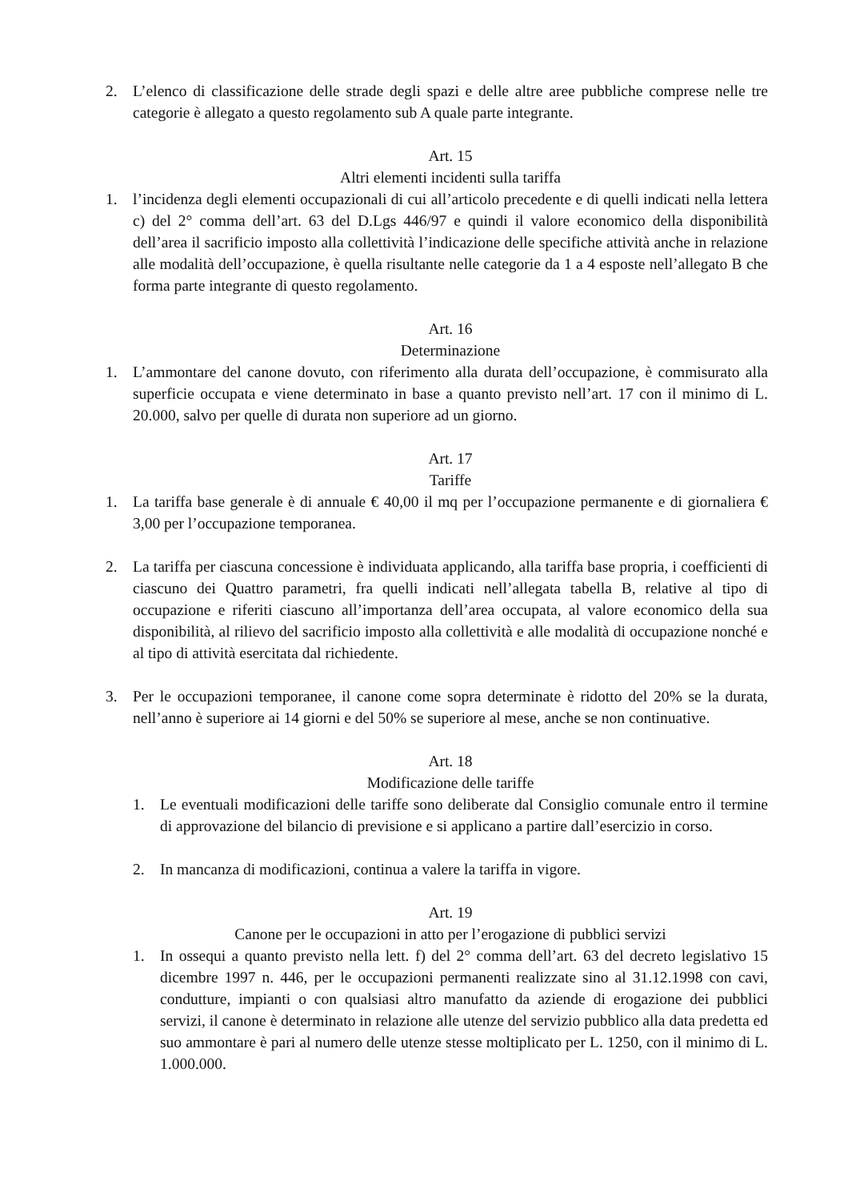2. L’elenco di classificazione delle strade degli spazi e delle altre aree pubbliche comprese nelle tre categorie è allegato a questo regolamento sub A quale parte integrante.
Art. 15
Altri elementi incidenti sulla tariffa
1. l’incidenza degli elementi occupazionali di cui all’articolo precedente e di quelli indicati nella lettera c) del 2° comma dell’art. 63 del D.Lgs 446/97 e quindi il valore economico della disponibilità dell’area il sacrificio imposto alla collettività l’indicazione delle specifiche attività anche in relazione alle modalità dell’occupazione, è quella risultante nelle categorie da 1 a 4 esposte nell’allegato B che forma parte integrante di questo regolamento.
Art. 16
Determinazione
1. L’ammontare del canone dovuto, con riferimento alla durata dell’occupazione, è commisurato alla superficie occupata e viene determinato in base a quanto previsto nell’art. 17 con il minimo di L. 20.000, salvo per quelle di durata non superiore ad un giorno.
Art. 17
Tariffe
1. La tariffa base generale è di annuale € 40,00 il mq per l’occupazione permanente e di giornaliera € 3,00 per l’occupazione temporanea.
2. La tariffa per ciascuna concessione è individuata applicando, alla tariffa base propria, i coefficienti di ciascuno dei Quattro parametri, fra quelli indicati nell’allegata tabella B, relative al tipo di occupazione e riferiti ciascuno all’importanza dell’area occupata, al valore economico della sua disponibilità, al rilievo del sacrificio imposto alla collettività e alle modalità di occupazione nonché e al tipo di attività esercitata dal richiedente.
3. Per le occupazioni temporanee, il canone come sopra determinate è ridotto del 20% se la durata, nell’anno è superiore ai 14 giorni e del 50% se superiore al mese, anche se non continuative.
Art. 18
Modificazione delle tariffe
1. Le eventuali modificazioni delle tariffe sono deliberate dal Consiglio comunale entro il termine di approvazione del bilancio di previsione e si applicano a partire dall’esercizio in corso.
2. In mancanza di modificazioni, continua a valere la tariffa in vigore.
Art. 19
Canone per le occupazioni in atto per l’erogazione di pubblici servizi
1. In ossequi a quanto previsto nella lett. f) del 2° comma dell’art. 63 del decreto legislativo 15 dicembre 1997 n. 446, per le occupazioni permanenti realizzate sino al 31.12.1998 con cavi, condutture, impianti o con qualsiasi altro manufatto da aziende di erogazione dei pubblici servizi, il canone è determinato in relazione alle utenze del servizio pubblico alla data predetta ed suo ammontare è pari al numero delle utenze stesse moltiplicato per L. 1250, con il minimo di L. 1.000.000.